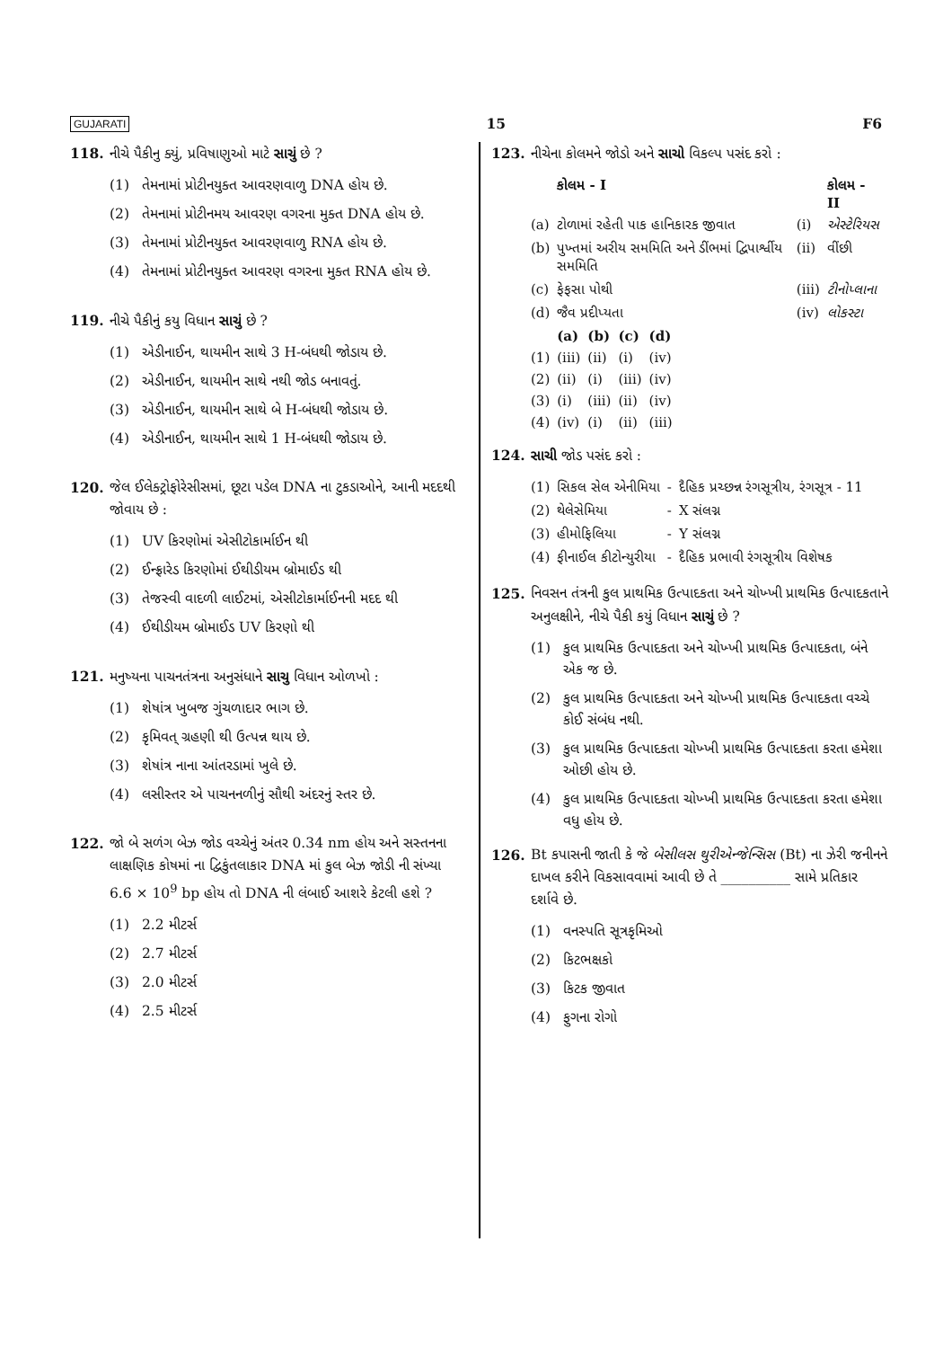GUJARATI 15 F6
118. નીચે પૈકીનુ ક્યું, પ્રવિષાણુઓ માટે સાચું છે ?
(1) તેમનામાં પ્રોટીનયુક્ત આવરણવાળુ DNA હોય છે.
(2) તેમનામાં પ્રોટીનમય આવરણ વગરના મુક્ત DNA હોય છે.
(3) તેમનામાં પ્રોટીનયુક્ત આવરણવાળુ RNA હોય છે.
(4) તેમનામાં પ્રોટીનયુક્ત આવરણ વગરના મુક્ત RNA હોય છે.
119. નીચે પૈકીનું કયુ વિધાન સાચું છે ?
(1) એડીનાઈન, થાયમીન સાથે 3 H-બંધથી જોડાય છે.
(2) એડીનાઈન, થાયમીન સાથે નથી જોડ બનાવતું.
(3) એડીનાઈન, થાયમીન સાથે બે H-બંધથી જોડાય છે.
(4) એડીનાઈન, થાયમીન સાથે 1 H-બંધથી જોડાય છે.
120. જેલ ઈલેક્ટ્રોફોરેસીસમાં, છૂટા પડેલ DNA ના ટુકડાઓને, આની મદદથી જોવાય છે :
(1) UV કિરણોમાં એસીટોકાર્માઈન થી
(2) ઈન્ફ્રારેડ કિરણોમાં ઈથીડીયમ બ્રોમાઈડ થી
(3) તેજસ્વી વાદળી લાઈટમાં, એસીટોકાર્માઈનની મદદ થી
(4) ઈથીડીયમ બ્રોમાઈડ UV કિરણો થી
121. મનુષ્યના પાચનતંત્રના અનુસંધાને સાચુ વિધાન ઓળખો :
(1) શેષાંત્ર ખુબજ ગુંચળાદાર ભાગ છે.
(2) કૃમિવત્ ગ્રહણી થી ઉત્પન્ન થાય છે.
(3) શેષાંત્ર નાના આંતરડામાં ખુલે છે.
(4) લસીસ્તર એ પાચનનળીનું સૌથી અંદરનું સ્તર છે.
122. જો બે સળંગ બેઝ જોડ વચ્ચેનું અંતર 0.34 nm હોય અને સસ્તનના લાક્ષણિક કોષમાં ના દ્વિકુંતલાકાર DNA માં કુલ બેઝ જોડી ની સંખ્યા 6.6 × 10<sup>9</sup> bp હોય તો DNA ની લંબાઈ આશરે કેટલી હશે ?
(1) 2.2 મીટર્સ
(2) 2.7 મીટર્સ
(3) 2.0 મીટર્સ
(4) 2.5 મીટર્સ
123. નીચેના કોલમને જોડો અને સાચો વિકલ્પ પસંદ કરો :
| | કોલમ - I | | કોલમ - II |
| --- | --- | --- | --- |
| (a) | ટોળામાં રહેતી પાક હાનિકારક જીવાત | (i) | એસ્ટેરિયસ |
| (b) | પુખ્તમાં અરીય સમમિતિ અને ડીંભમાં દ્વિપાર્શ્વીય સમમિતિ | (ii) | વીંછી |
| (c) | ફેફસા પોથી | (iii) | ટીનોપ્લાના |
| (d) | જૈવ પ્રદીપ્યતા | (iv) | લોકસ્ટા |
| | (a) | (b) | (c) | (d) |
| --- | --- | --- | --- | --- |
| (1) | (iii) | (ii) | (i) | (iv) |
| (2) | (ii) | (i) | (iii) | (iv) |
| (3) | (i) | (iii) | (ii) | (iv) |
| (4) | (iv) | (i) | (ii) | (iii) |
124. સાચી જોડ પસંદ કરો :
| (1) | સિકલ સેલ એનીમિયા | - | દૈહિક પ્રચ્છન્ન રંગસૂત્રીય, રંગસૂત્ર - 11 |
| (2) | થેલેસેમિયા | - | X સંલગ્ન |
| (3) | હીમોફિલિયા | - | Y સંલગ્ન |
| (4) | ફીનાઈલ કીટોન્યુરીયા | - | દૈહિક પ્રભાવી રંગસૂત્રીય વિશેષક |
125. નિવસન તંત્રની કુલ પ્રાથમિક ઉત્પાદકતા અને ચોખ્ખી પ્રાથમિક ઉત્પાદકતાને અનુલક્ષીને, નીચે પૈકી કયું વિધાન સાચું છે ?
(1) કુલ પ્રાથમિક ઉત્પાદકતા અને ચોખ્ખી પ્રાથમિક ઉત્પાદકતા, બંને એક જ છે.
(2) કુલ પ્રાથમિક ઉત્પાદકતા અને ચોખ્ખી પ્રાથમિક ઉત્પાદકતા વચ્ચે કોઈ સંબંધ નથી.
(3) કુલ પ્રાથમિક ઉત્પાદકતા ચોખ્ખી પ્રાથમિક ઉત્પાદકતા કરતા હમેશા ઓછી હોય છે.
(4) કુલ પ્રાથમિક ઉત્પાદકતા ચોખ્ખી પ્રાથમિક ઉત્પાદકતા કરતા હમેશા વધુ હોય છે.
126. Bt કપાસની જાતી કે જે બેસીલસ થુરીએન્જેન્સિસ (Bt) ના ઝેરી જનીનને દાખલ કરીને વિકસાવવામાં આવી છે તે __________ સામે પ્રતિકાર દર્શાવે છે.
(1) વનસ્પતિ સૂત્રકૃમિઓ
(2) કિટભક્ષકો
(3) કિટક જીવાત
(4) ફુગના રોગો